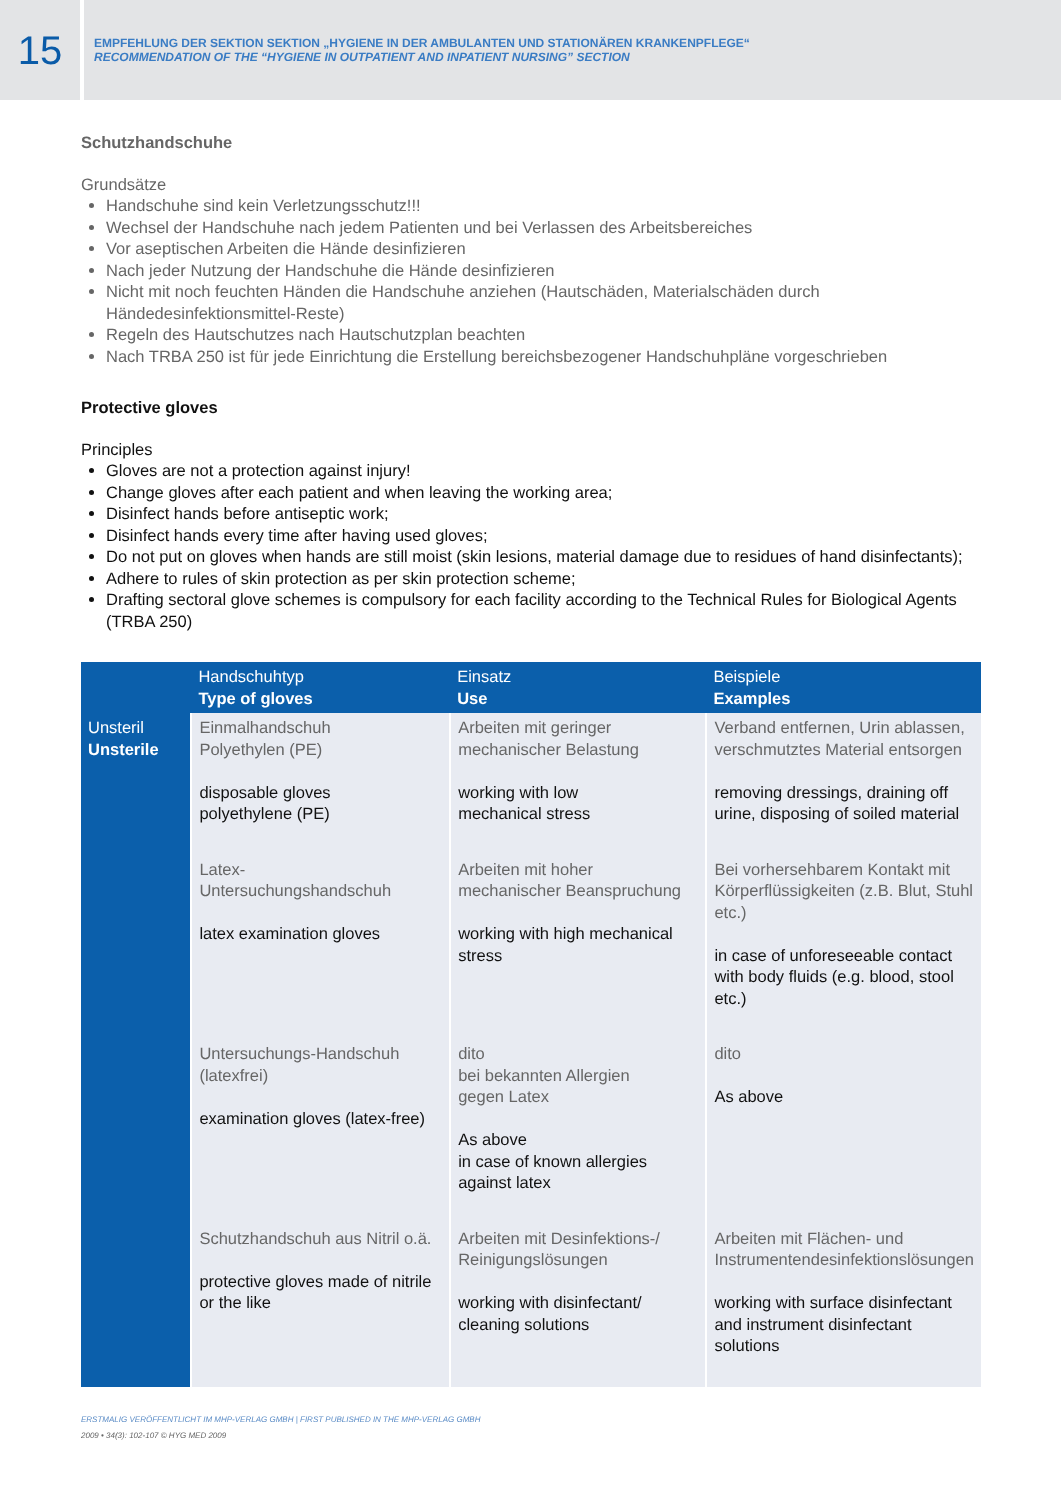15
EMPFEHLUNG DER SEKTION SEKTION „HYGIENE IN DER AMBULANTEN UND STATIONÄREN KRANKENPFLEGE“
RECOMMENDATION OF THE “HYGIENE IN OUTPATIENT AND INPATIENT NURSING” SECTION
Schutzhandschuhe
Grundsätze
Handschuhe sind kein Verletzungsschutz!!!
Wechsel der Handschuhe nach jedem Patienten und bei Verlassen des Arbeitsbereiches
Vor aseptischen Arbeiten die Hände desinfizieren
Nach jeder Nutzung der Handschuhe die Hände desinfizieren
Nicht mit noch feuchten Händen die Handschuhe anziehen (Hautschäden, Materialschäden durch Händedesinfektionsmittel-Reste)
Regeln des Hautschutzes nach Hautschutzplan beachten
Nach TRBA 250 ist für jede Einrichtung die Erstellung bereichsbezogener Handschuhpläne vorgeschrieben
Protective gloves
Principles
Gloves are not a protection against injury!
Change gloves after each patient and when leaving the working area;
Disinfect hands before antiseptic work;
Disinfect hands every time after having used gloves;
Do not put on gloves when hands are still moist (skin lesions, material damage due to residues of hand disinfectants);
Adhere to rules of skin protection as per skin protection scheme;
Drafting sectoral glove schemes is compulsory for each facility according to the Technical Rules for Biological Agents (TRBA 250)
| | Handschuhtyp Type of gloves | Einsatz Use | Beispiele Examples |
| --- | --- | --- | --- |
| Unsteril Unsterile | Einmalhandschuh Polyethylen (PE) disposable gloves polyethylene (PE) | Arbeiten mit geringer mechanischer Belastung working with low mechanical stress | Verband entfernen, Urin ablassen, verschmutztes Material entsorgen removing dressings, draining off urine, disposing of soiled material |
| | Latex- Untersuchungshandschuh latex examination gloves | Arbeiten mit hoher mechanischer Beanspruchung working with high mechanical stress | Bei vorhersehbarem Kontakt mit Körperflüssigkeiten (z.B. Blut, Stuhl etc.) in case of unforeseeable contact with body fluids (e.g. blood, stool etc.) |
| | Untersuchungs-Handschuh (latexfrei) examination gloves (latex-free) | dito bei bekannten Allergien gegen Latex As above in case of known allergies against latex | dito As above |
| | Schutzhandschuh aus Nitril o.ä. protective gloves made of nitrile or the like | Arbeiten mit Desinfektions-/ Reinigungslösungen working with disinfectant/ cleaning solutions | Arbeiten mit Flächen- und Instrumentendesinfektionslösungen working with surface disinfectant and instrument disinfectant solutions |
ERSTMALIG VERÖFFENTLICHT IM MHP-VERLAG GMBH | FIRST PUBLISHED IN THE MHP-VERLAG GMBH
2009 • 34(3): 102-107 © HYG MED 2009